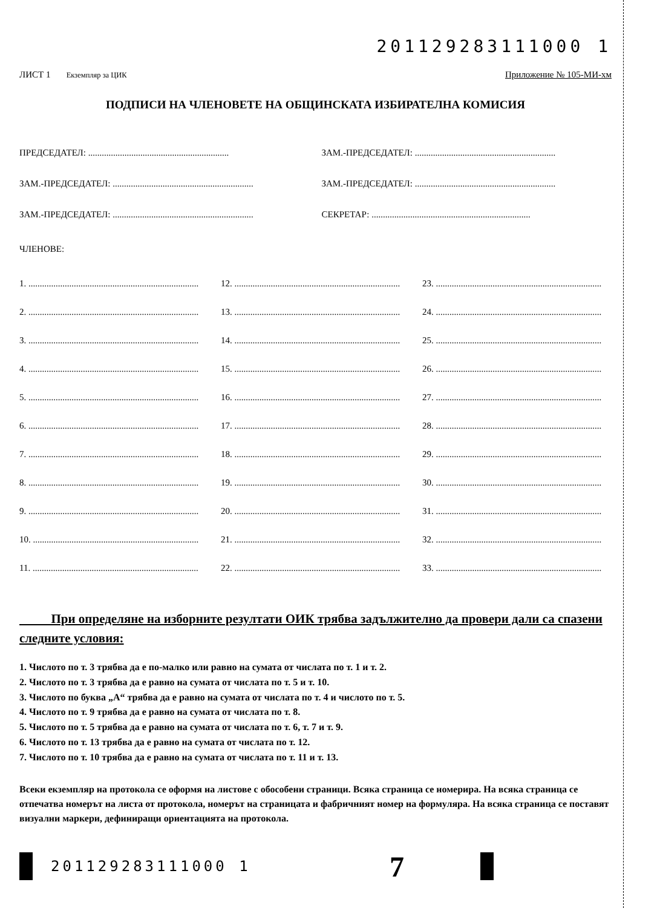201129283111000 1
ЛИСТ 1 Екземпляр за ЦИК Приложение № 105-МИ-хм
ПОДПИСИ НА ЧЛЕНОВЕТЕ НА ОБЩИНСКАТА ИЗБИРАТЕЛНА КОМИСИЯ
ПРЕДСЕДАТЕЛ: ..............................................................
ЗАМ.-ПРЕДСЕДАТЕЛ: ..............................................................
ЗАМ.-ПРЕДСЕДАТЕЛ: ..............................................................
ЗАМ.-ПРЕДСЕДАТЕЛ: ..............................................................
ЗАМ.-ПРЕДСЕДАТЕЛ: ..............................................................
СЕКРЕТАР: ......................................................................
ЧЛЕНОВЕ:
1. ...........................................................................
12. .........................................................................
23. .........................................................................
2. ...........................................................................
13. .........................................................................
24. .........................................................................
3. ...........................................................................
14. .........................................................................
25. .........................................................................
4. ...........................................................................
15. .........................................................................
26. .........................................................................
5. ...........................................................................
16. .........................................................................
27. .........................................................................
6. ...........................................................................
17. .........................................................................
28. .........................................................................
7. ...........................................................................
18. .........................................................................
29. .........................................................................
8. ...........................................................................
19. .........................................................................
30. .........................................................................
9. ...........................................................................
20. .........................................................................
31. .........................................................................
10. .........................................................................
21. .........................................................................
32. .........................................................................
11. .........................................................................
22. .........................................................................
33. .........................................................................
При определяне на изборните резултати ОИК трябва задължително да провери дали са спазени следните условия:
1. Числото по т. 3 трябва да е по-малко или равно на сумата от числата по т. 1 и т. 2.
2. Числото по т. 3 трябва да е равно на сумата от числата по т. 5 и т. 10.
3. Числото по буква „А“ трябва да е равно на сумата от числата по т. 4 и числото по т. 5.
4. Числото по т. 9 трябва да е равно на сумата от числата по т. 8.
5. Числото по т. 5 трябва да е равно на сумата от числата по т. 6, т. 7 и т. 9.
6. Числото по т. 13 трябва да е равно на сумата от числата по т. 12.
7. Числото по т. 10 трябва да е равно на сумата от числата по т. 11 и т. 13.
Всеки екземпляр на протокола се оформя на листове с обособени страници. Всяка страница се номерира. На всяка страница се отпечатва номерът на листа от протокола, номерът на страницата и фабричният номер на формуляра. На всяка страница се поставят визуални маркери, дефиниращи ориентацията на протокола.
201129283111000 1 7